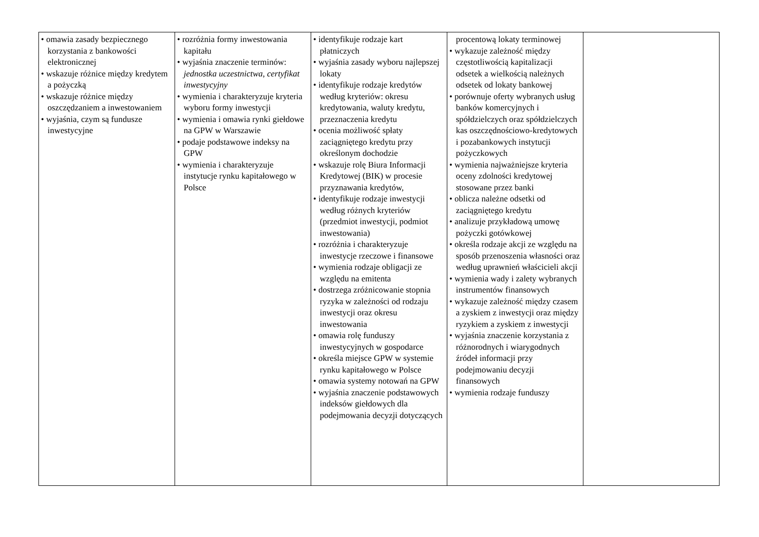| • omawia zasady bezpiecznego korzystania z bankowości elektronicznej • wskazuje różnice między kredytem a pożyczką • wskazuje różnice między oszczędzaniem a inwestowaniem • wyjaśnia, czym są fundusze inwestycyjne | • rozróżnia formy inwestowania kapitału • wyjaśnia znaczenie terminów: jednostka uczestnictwa , certyfikat inwestycyjny • wymienia i charakteryzuje kryteria wyboru formy inwestycji • wymienia i omawia rynki giełdowe na GPW w Warszawie • podaje podstawowe indeksy na GPW • wymienia i charakteryzuje instytucje rynku kapitałowego w Polsce | • identyfikuje rodzaje kart płatniczych • wyjaśnia zasady wyboru najlepszej lokaty • identyfikuje rodzaje kredytów według kryteriów: okresu kredytowania, waluty kredytu, przeznaczenia kredytu • ocenia możliwość spłaty zaciągniętego kredytu przy określonym dochodzie • wskazuje rolę Biura Informacji Kredytowej (BIK) w procesie przyznawania kredytów, • identyfikuje rodzaje inwestycji według różnych kryteriów (przedmiot inwestycji, podmiot inwestowania) • rozróżnia i charakteryzuje inwestycje rzeczowe i finansowe • wymienia rodzaje obligacji ze względu na emitenta • dostrzega zróżnicowanie stopnia ryzyka w zależności od rodzaju inwestycji oraz okresu inwestowania • omawia rolę funduszy inwestycyjnych w gospodarce • określa miejsce GPW w systemie rynku kapitałowego w Polsce • omawia systemy notowań na GPW • wyjaśnia znaczenie podstawowych indeksów giełdowych dla podejmowania decyzji dotyczących | procentową lokaty terminowej • wykazuje zależność między częstotliwością kapitalizacji odsetek a wielkością należnych odsetek od lokaty bankowej • porównuje oferty wybranych usług banków komercyjnych i spółdzielczych oraz spółdzielczych kas oszczędnościowo-kredytowych i pozabankowych instytucji pożyczkowych • wymienia najważniejsze kryteria oceny zdolności kredytowej stosowane przez banki • oblicza należne odsetki od zaciągniętego kredytu • analizuje przykładową umowę pożyczki gotówkowej • określa rodzaje akcji ze względu na sposób przenoszenia własności oraz według uprawnień właścicieli akcji • wymienia wady i zalety wybranych instrumentów finansowych • wykazuje zależność między czasem a zyskiem z inwestycji oraz między ryzykiem a zyskiem z inwestycji • wyjaśnia znaczenie korzystania z różnorodnych i wiarygodnych źródeł informacji przy podejmowaniu decyzji finansowych • wymienia rodzaje funduszy | |